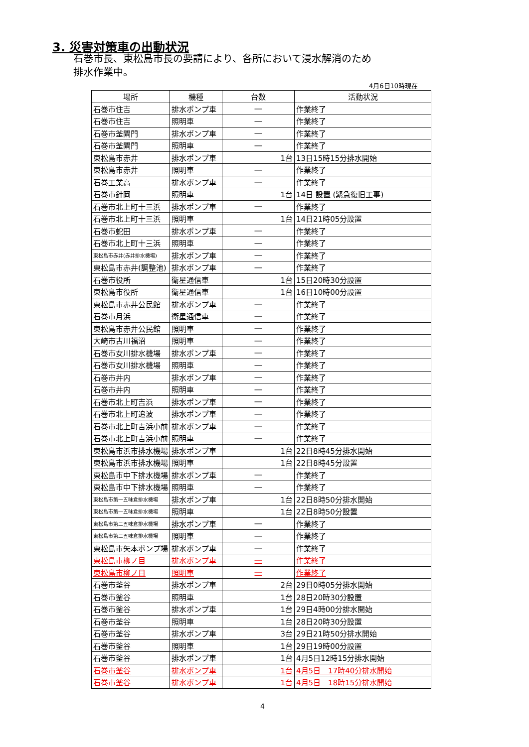3. 災害対策車の出動状況
石巻市長、東松島市長の要請により、各所において浸水解消のため
排水作業中。
4月6日10時現在
| 場所 | 機種 | 台数 | 活動状況 |
| --- | --- | --- | --- |
| 石巻市住吉 | 排水ポンプ車 | ― | 作業終了 |
| 石巻市住吉 | 照明車 | ― | 作業終了 |
| 石巻市釜閘門 | 排水ポンプ車 | ― | 作業終了 |
| 石巻市釜閘門 | 照明車 | ― | 作業終了 |
| 東松島市赤井 | 排水ポンプ車 | 1台 | 13日15時15分排水開始 |
| 東松島市赤井 | 照明車 | ― | 作業終了 |
| 石巻工業高 | 排水ポンプ車 | ― | 作業終了 |
| 石巻市針岡 | 照明車 | 1台 | 14日 設置 (緊急復旧工事) |
| 石巻市北上町十三浜 | 排水ポンプ車 | ― | 作業終了 |
| 石巻市北上町十三浜 | 照明車 | 1台 | 14日21時05分設置 |
| 石巻市蛇田 | 排水ポンプ車 | ― | 作業終了 |
| 石巻市北上町十三浜 | 照明車 | ― | 作業終了 |
| 東松島市赤井(赤井排水機場) | 排水ポンプ車 | ― | 作業終了 |
| 東松島市赤井(調整池) | 排水ポンプ車 | ― | 作業終了 |
| 石巻市役所 | 衛星通信車 | 1台 | 15日20時30分設置 |
| 東松島市役所 | 衛星通信車 | 1台 | 16日10時00分設置 |
| 東松島市赤井公民館 | 排水ポンプ車 | ― | 作業終了 |
| 石巻市月浜 | 衛星通信車 | ― | 作業終了 |
| 東松島市赤井公民館 | 照明車 | ― | 作業終了 |
| 大崎市古川福沼 | 照明車 | ― | 作業終了 |
| 石巻市女川排水機場 | 排水ポンプ車 | ― | 作業終了 |
| 石巻市女川排水機場 | 照明車 | ― | 作業終了 |
| 石巻市井内 | 排水ポンプ車 | ― | 作業終了 |
| 石巻市井内 | 照明車 | ― | 作業終了 |
| 石巻市北上町吉浜 | 排水ポンプ車 | ― | 作業終了 |
| 石巻市北上町追波 | 排水ポンプ車 | ― | 作業終了 |
| 石巻市北上町吉浜小前 | 排水ポンプ車 | ― | 作業終了 |
| 石巻市北上町吉浜小前 | 照明車 | ― | 作業終了 |
| 東松島市浜市排水機場 | 排水ポンプ車 | 1台 | 22日8時45分排水開始 |
| 東松島市浜市排水機場 | 照明車 | 1台 | 22日8時45分設置 |
| 東松島市中下排水機場 | 排水ポンプ車 | ― | 作業終了 |
| 東松島市中下排水機場 | 照明車 | ― | 作業終了 |
| 東松島市第一五味倉排水機場 | 排水ポンプ車 | 1台 | 22日8時50分排水開始 |
| 東松島市第一五味倉排水機場 | 照明車 | 1台 | 22日8時50分設置 |
| 東松島市第二五味倉排水機場 | 排水ポンプ車 | ― | 作業終了 |
| 東松島市第二五味倉排水機場 | 照明車 | ― | 作業終了 |
| 東松島市矢本ポンプ場 | 排水ポンプ車 | ― | 作業終了 |
| 東松島市柳ノ目 | 排水ポンプ車 | ― | 作業終了 |
| 東松島市柳ノ目 | 照明車 | ― | 作業終了 |
| 石巻市釜谷 | 排水ポンプ車 | 2台 | 29日0時05分排水開始 |
| 石巻市釜谷 | 照明車 | 1台 | 28日20時30分設置 |
| 石巻市釜谷 | 排水ポンプ車 | 1台 | 29日4時00分排水開始 |
| 石巻市釜谷 | 照明車 | 1台 | 28日20時30分設置 |
| 石巻市釜谷 | 排水ポンプ車 | 3台 | 29日21時50分排水開始 |
| 石巻市釜谷 | 照明車 | 1台 | 29日19時00分設置 |
| 石巻市釜谷 | 排水ポンプ車 | 1台 | 4月5日12時15分排水開始 |
| 石巻市釜谷 | 排水ポンプ車 | 1台 | 4月5日 17時40分排水開始 |
| 石巻市釜谷 | 排水ポンプ車 | 1台 | 4月5日 18時15分排水開始 |
4